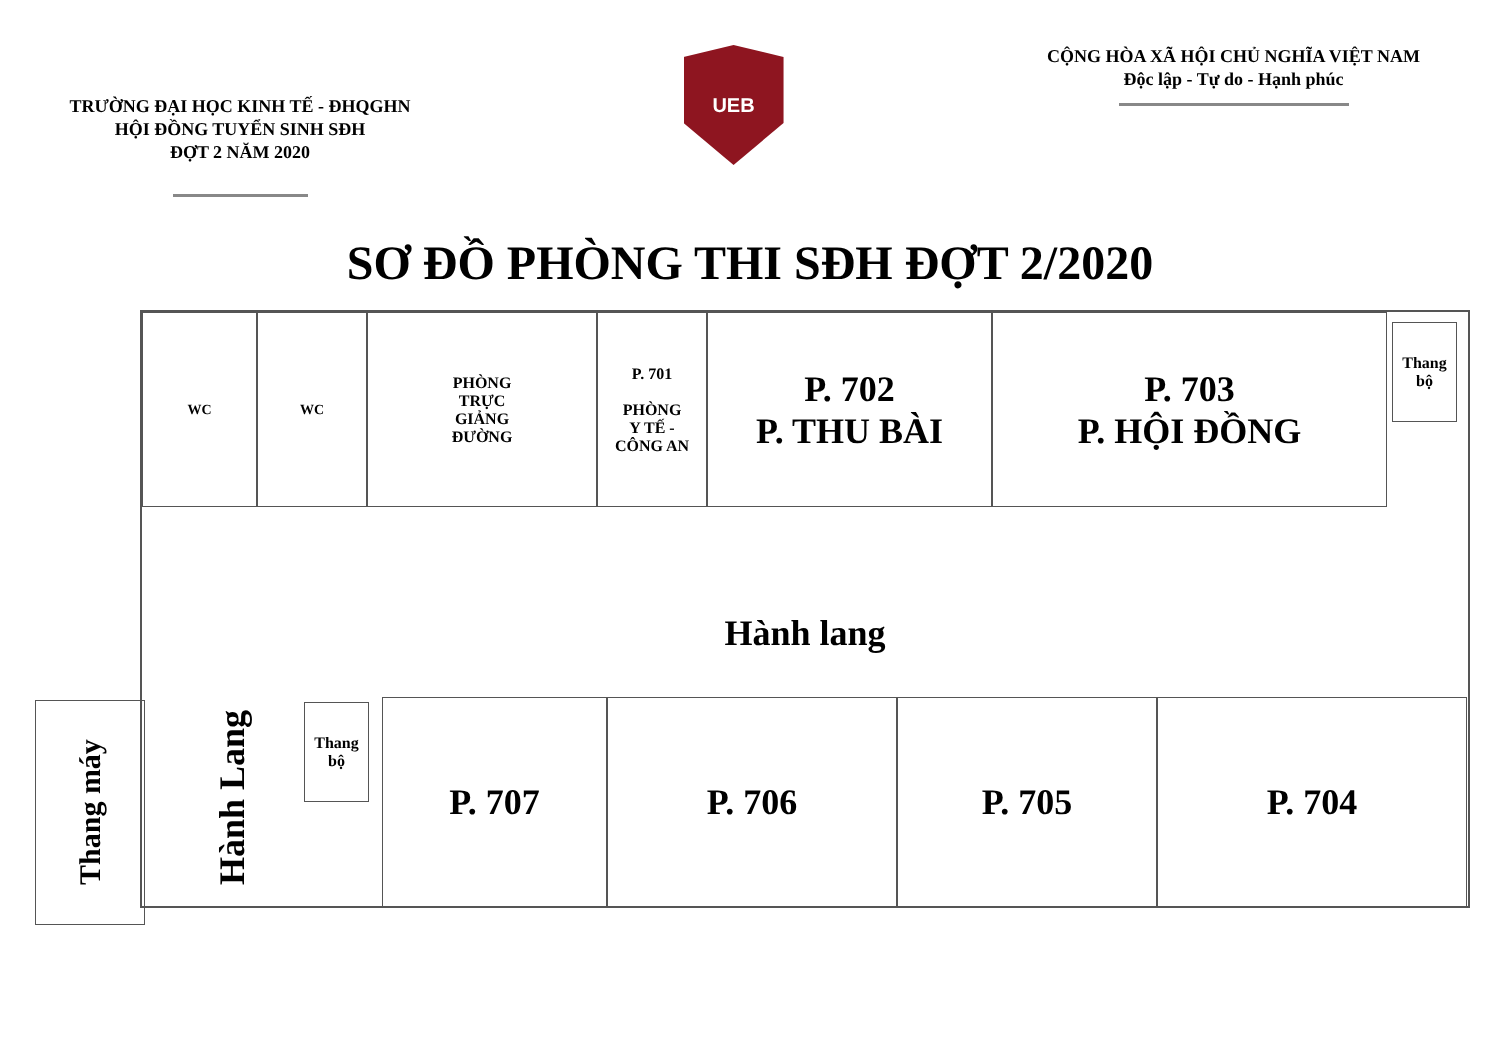TRƯỜNG ĐẠI HỌC KINH TẾ - ĐHQGHN
HỘI ĐỒNG TUYỂN SINH SĐH
ĐỢT 2 NĂM 2020
UEB
CỘNG HÒA XÃ HỘI CHỦ NGHĨA VIỆT NAM
Độc lập - Tự do - Hạnh phúc
SƠ ĐỒ PHÒNG THI SĐH ĐỢT 2/2020
WC WC
PHÒNG
TRỰC
GIẢNG
ĐƯỜNG
P. 701
PHÒNG
Y TẾ -
CÔNG AN
P. 702
P. THU BÀI
P. 703
P. HỘI ĐỒNG
Thang
bộ
Hành lang
Hành Lang
Thang
bộ
P. 707 P. 706 P. 705 P. 704
Thang máy